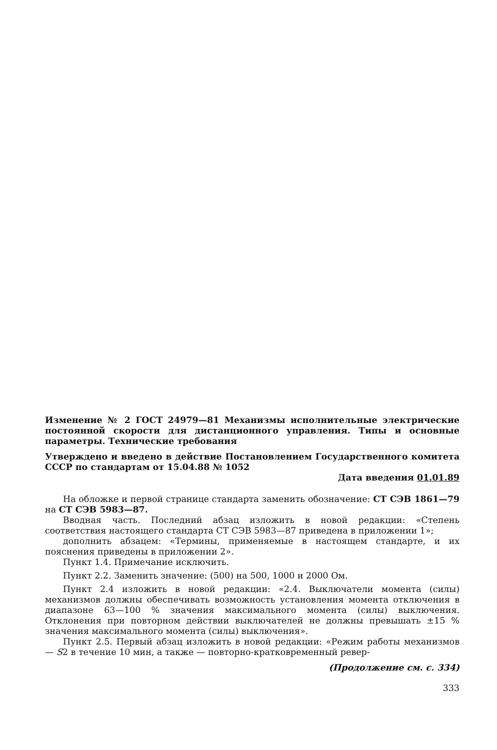Изменение № 2 ГОСТ 24979—81 Механизмы исполнительные электрические постоянной скорости для дистанционного управления. Типы и основные параметры. Технические требования
Утверждено и введено в действие Постановлением Государственного комитета СССР по стандартам от 15.04.88 № 1052
Дата введения 01.01.89
На обложке и первой странице стандарта заменить обозначение: СТ СЭВ 1861—79 на СТ СЭВ 5983—87.
Вводная часть. Последний абзац изложить в новой редакции: «Степень соответствия настоящего стандарта СТ СЭВ 5983—87 приведена в приложении 1»;
дополнить абзацем: «Термины, применяемые в настоящем стандарте, и их пояснения приведены в приложении 2».
Пункт 1.4. Примечание исключить.
Пункт 2.2. Заменить значение: (500) на 500, 1000 и 2000 Ом.
Пункт 2.4 изложить в новой редакции: «2.4. Выключатели момента (силы) механизмов должны обеспечивать возможность установления момента отключения в диапазоне 63—100 % значения максимального момента (силы) выключения. Отклонения при повторном действии выключателей не должны превышать ±15 % значения максимального момента (силы) выключения».
Пункт 2.5. Первый абзац изложить в новой редакции: «Режим работы механизмов — S2 в течение 10 мин, а также — повторно-кратковременный ревер-
(Продолжение см. с. 334)
333